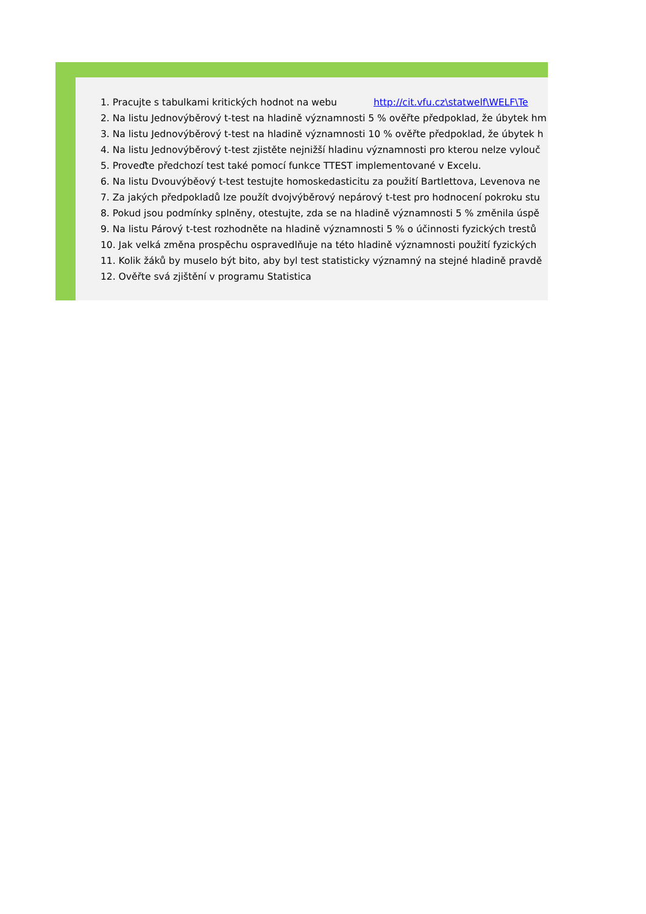1. Pracujte s tabulkami kritických hodnot na webu http://cit.vfu.cz\statwelf\WELF\Te
2. Na listu Jednovýběrový t-test na hladině významnosti 5 % ověřte předpoklad, že úbytek hm
3. Na listu Jednovýběrový t-test na hladině významnosti 10 % ověřte předpoklad, že úbytek h
4. Na listu Jednovýběrový t-test zjistěte nejnižší hladinu významnosti pro kterou nelze vylouč
5. Proveďte předchozí test také pomocí funkce TTEST implementované v Excelu.
6. Na listu Dvouvýběový t-test testujte homoskedasticitu za použití Bartlettova, Levenova ne
7. Za jakých předpokladů lze použít dvojvýběrový nepárový t-test pro hodnocení pokroku stu
8. Pokud jsou podmínky splněny, otestujte, zda se na hladině významnosti 5 % změnila úspě
9. Na listu Párový t-test rozhodněte na hladině významnosti 5 % o účinnosti fyzických trestů
10. Jak velká změna prospěchu ospravedlňuje na této hladině významnosti použití fyzických
11. Kolik žáků by muselo být bito, aby byl test statisticky významný na stejné hladině pravdě
12. Ověřte svá zjištění v programu Statistica